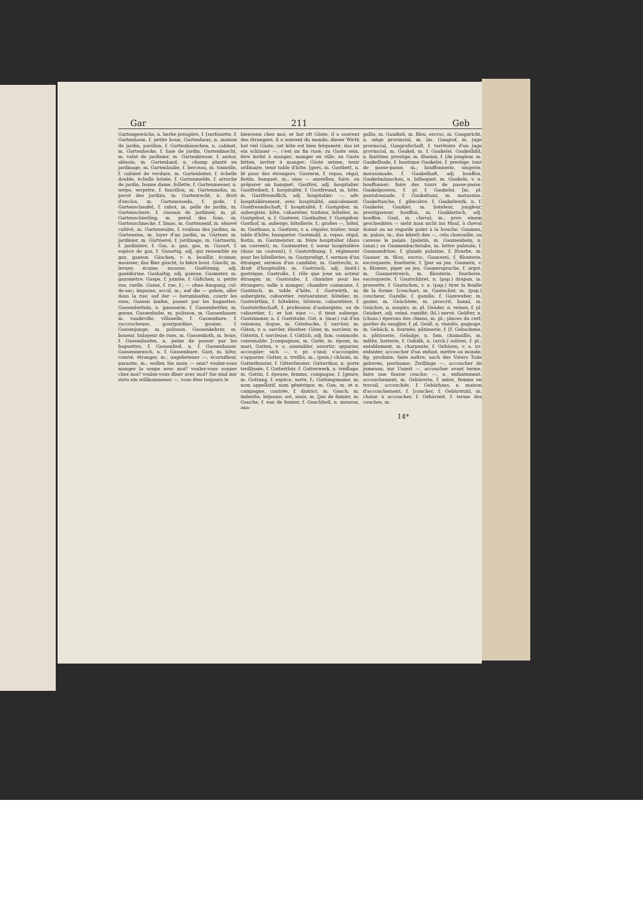Gar 211 Geb
Gartengewächs, n. herbe potagère, f. [serfouette, f. Gartenhaue, f. petite houe, Gartenhaus, n. maison de jardin, pavillon, f. Gartenhäuschen, n. cabinet, m. Gartenhecke, f. haie de jardin. Gartenknecht, m. valet de jardinier, m. Gartenkresse, f. anitor, alénois, m. Gartenland, n. champ planté en jardinage, m. Gartenlaube, f. berceau, m. tonnelle, f. cabinet de verdure, m. Gartenleiter, f. échelle double, échelle brisée, f. Gartenmelde, f. arroche de jardin, bonne dame, follette, f. Gartenmesser, n. serpe, serpette, f. faucillon, m. Gartenmohn, m. pavot des jardins, m. Gartenrecht, n. droit d'enclos, m. Gartenreseda, f. gode, f. Gartenschaufel, f. rabot, m. pelle de jardin, m. Gartenschere, f. ciseaux de jardinier, m. pl. Gartenschierling, m. persil des fous, m. Gartenschnecke, f. limas, m. Gartensenf, m. sénevé cultivé, m. Gartenwalze, f. rouleau des jardins, m. Gartenzins, m. loyer d'un jardin, m. Gärtner, m. jardinier, m. Gärtnerei, f. jardinage, m. Gärtnerin, f. jardinière, f. Gas, n. gaz, gas, m. Gasart, f. espèce de gaz, f. Gasartig, adj. qui ressemble au gaz, gazeux. Gäschen, v. n. bouillir, écumer, mousser; das Bier gäscht, la bière bout. Gäscht, m. levure; écume, mousse. Gasförmig, adj. gazéiforme. Gashaltig, adj. gazeux. Gasmeter, m. gazomètre. Gaspe, f. jointée, f. Gäßchen, n. petite rue, ruelle. Gasse, f. rue, f.; — ohne Ausgang, cul-de-sac; impasse, accul, m.; auf die — gehen, aller dans la rue; auf der — herumlaufen, courir les rues; Gassen laufen, passer par les baguettes. Gassenbetteln, n. gueuserie, f. Gassenbettler, m. gueux. Gassenbube, m. polisson, m. Gassenhauer, m. vaudeville, villanelle, f. Gassenhure, f. raccrocheuse, gourgandine, gouine, f. Gassenjunge, m. polisson. Gassenkehrer, m. boueur, balayeur de rues, m. Gassenkoth, m. boue, f. Gassenlaufen, n. peine de passer par les baguettes, f. Gassenlied, n. f. Gassenhauer. Gassenmensch, n. f. Gassenhure. Gast, m. hôte; convié, étranger, m.; ungebetener —, écornifleur, parasite, m.: wollen Sie mein — sein? voulez-vous manger la soupe avec moi? voulez-vous souper chez moi? voulez-vous dîner avec moi? Sie sind mir stets ein willkommener —, vous êtes toujours le
bienvenu chez moi; er hat oft Gäste, il a souvent des étrangers, il a souvent du monde; dieser Wirth hat viel Gäste, cet hôte est bien fréquenté; das ist ein schlauer —, c'est un fin rusé; zu Gaste sein, être invité à manger; manger en ville; zu Gaste bitten, inviter à manger; Gäste setzen, tenir ordinaire, tenir table d'hôte. [gers, m. Gastbett, n. lit pour des étrangers. Gasterei, f. repas, régal, festin, banquet, m.; eine — anstellen, faire, ou préparer un banquet. Gastfrei, adj. hospitalier. Gastfreiheit, f. hospitalité, f. Gastfreund, m. hôte, m. Gastfreundlich, adj. hospitalier; —, adv. hospitalièrement, avec hospitalité, amicalement. Gastfreundschaft, f. hospitalité, f. Gastgeber, m. aubergiste, hôte, cabaretier, traiteur, hôtelier, m. Gastgebot, n. f. Gasterei. Gasthalter, f. Gastgeber. Gasthof, m. auberge, hôtellerie, f.; großes —, hôtel, m. Gasthaus, n. Gastiren, v. a. régaler, traiter; tenir table d'hôte; banqueter. Gastmahl, n. repas, régal, festin, m. Gastmeister, m. frère hospitalier (dans un couvent), m. Gastmutter, f. soeur hospitalière (dans un couvent), f. Gastordnung, f. réglement pour les hôtelleries, m. Gastpredigt, f. sermon d'un étranger, sermon d'un candidat, m. Gastrecht, n. droit d'hospitalité, m. Gastrisch, adj. (méd.) gastrique. Gastrolle, f. rôle que joue un acteur étranger, m. Gaststube, f. chambre pour les étrangers; salle à manger; chambre commune, f. Gasttisch, m. table d'hôte, f. Gastwirth, m. aubergiste, cabaretier, restaurateur, hôtelier, m. Gastwirthin, f. hôtelière, hôtesse, cabaretière, f. Gastwirthschaft, f. profession d'aubergiste, ou de cabaretier, f.; er hat eine —, il tient auberge. Gastzimmer, n. f. Gaststube. Gat, n. (mar.) cul d'un vaisseau, dogue, m. Gätehacke, f. sarcloir, m. Gäten, v. a. sarcler, éherber. Gäter, m. sarcleur, m. Gäterin, f. sarcleuse, f. Gätlich, adj. fam. commode, convenable. [compagnon, m. Gatte, m. époux, m. mari, Gatten, v. a. assembler, assortir; apparier, accoupler; sich —, v. pr. s'unir, s'accoupler, s'apparier. Gatter, n. treillis, m.; (pein.) châssis, m. Gatterfenster, f. Gitterfenster. Gatterthor, n. porte treillissée, f. Gatterthür, f. Gatterwerk, n. treillage, m. Gattin, f. épouse, femme, compagne, f. [genre, m. Gattung, f. espèce, sorte, f.; Gattungsname, m. nom appellatif, nom générique, m. Gau, m. et n. campagne, contrée, f. district, m. Gauch, m. imberbe, béjaune; sot, niais, m. [jus de fumier, m. Gauche, f. eau de fumier, f. Gauchheil, n. mouron, ana-
gallis, m. Gaudieb, m. filou, escroc, m. Gaugericht, n. siége provincial, m. [m. Gaugraf, m. juge provincial, Gaugrafschaft, f. territoire d'un juge provincial, m. Gaukel, m. f. Gaukelei. Gaukelbild, n. fantôme, prestige, m. illusion, f. [de jongleur, m. Gaukelbude, f. boutique Gaukelei, f. prestige, tour de passe-passe, m.; bouffonnerie, singerie, matassinade, f. Gaukelhaft, adj. bouffon. Gaukelmännchen, n. bilboquet, m. Gaukeln, v. n. bouffonner; faire des tours de passe-passe. Gaukelpossen, f. pl. f. Gaukelei. [m. pl. pantalonnade, f. Gaukeltanz, m. matassins. Gaukeltasche, f. gibecière, f. Gaukelwerk, n. f. Gaukelei. Gaukler, m. bateleur, jongleur, prestigiateur, bouffon, m. Gauklerisch, adj. bouffon. Gaul, m. cheval, m.; prov. einem geschenkten — sieht man nicht ins Maul, à cheval donné on ne regarde point à la bouche. Gaumen, m. palais, m.; das kitzelt den —, cela chatouille, ou caresse le palais. [palatin, m. Gaumenbein, n. (anat.) os Gaumenbuchstabe, m. lettre palatale, f. Gaumendrüse, f. glande palatine, f. [fourbe, m. Gauner, m. filou, escroc, Gaunerei, f. filouterie, escroquerie, fourberie, f. [per au jeu. Gaunern, v. n. filouter; piper au jeu. Gaunersprache, f. argot, m. Gaunerstreich, m. filouterie, fourberie, escroquerie, f. Gautschbret, n. (pap.) drapan, m. pressette, f. Gautschen, v. a. (pap.) tirer la feuille de la forme. [couchart, m. Gautscher, m. (pap.) coucheur, Gazelle, f. gazelle, f. Gazeweber, m. gazier, m. Geächtete, m. proscrit, banni, m. Geächze, n. soupirs, m. pl. Geäder, n. veines, f. pl. Geädert, adj. veiné, ramifié; (bl.) nervé. Geäfter, n. (chass.) éperons des chiens, m. pl.; pinces du cerf; gardes du sanglier, f. pl. Geäß, n. viandis, gagnage, m. Gebäck, n. fournée; pâtisserie, f. [f. Gebackene, n. pâtisserie, Gebalge, n. fam. chamaillis, m. mêlée, batterie, f. Gebälk, n. (arch.) solives, f. pl.; entablement, m. charpente, f. Gebären, v. a. irr. enfanter, accoucher d'un enfant, mettre au monde; fig. produire, faire naître; nach des Vaters Tode geboren, posthume; Zwillinge —, accoucher de jumeaux; zur Unzeit —, accoucher avant terme, faire une fausse couche; —, n. enfantement, accouchement, m. Gebärerin, f. mère, femme en travail, accouchée, f. Gebärhaus, n. maison d'accouchement, f. [coucher, f. Gebärstuhl, m. chaise à accoucher, f. Gebärzeit, f. terme des couches, m.
14*